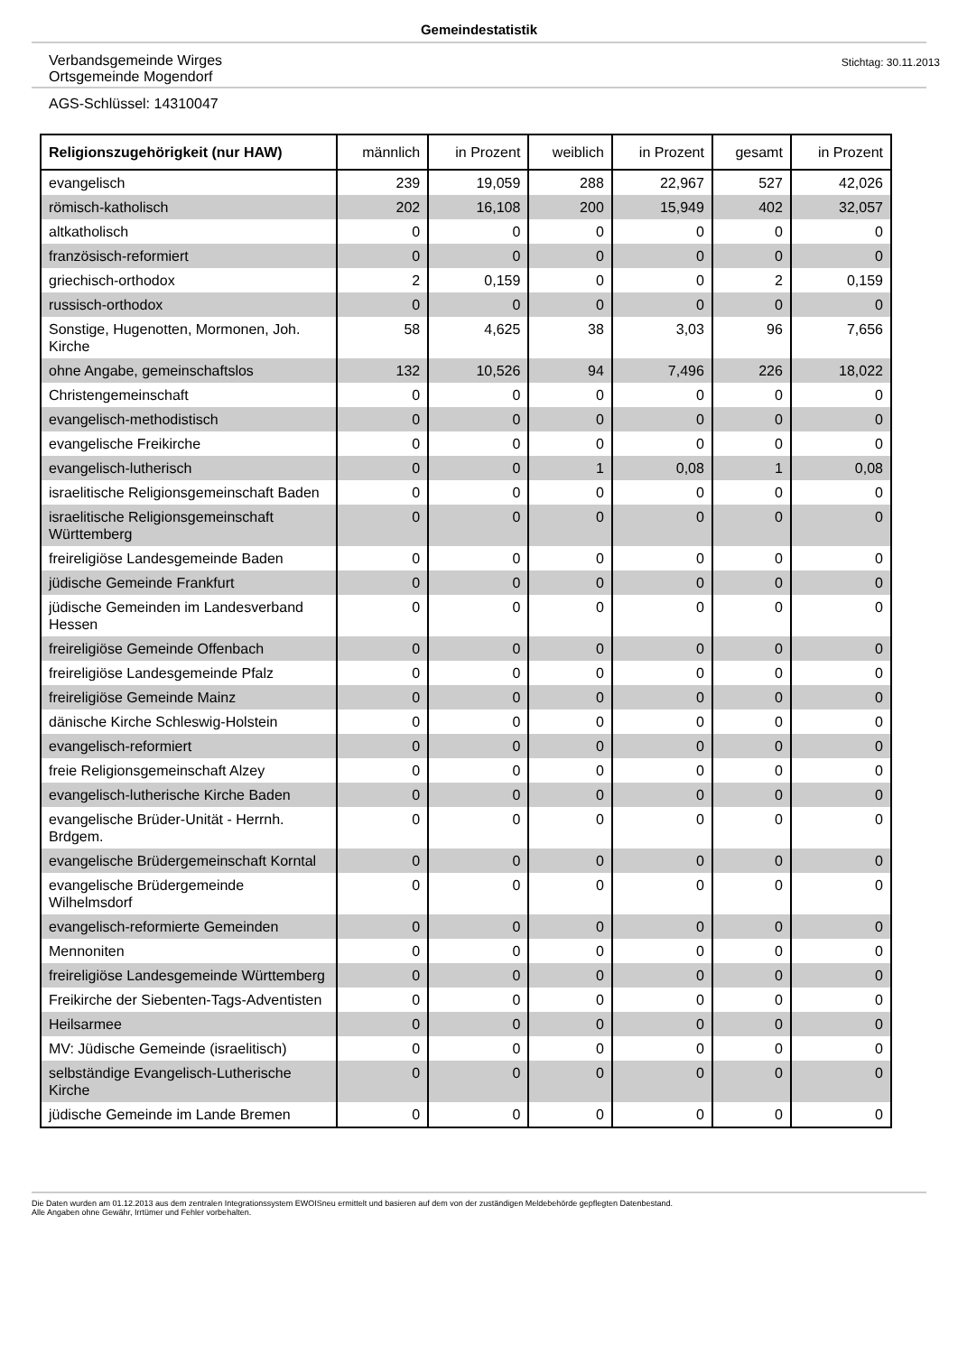Gemeindestatistik
Verbandsgemeinde Wirges
Ortsgemeinde Mogendorf
Stichtag: 30.11.2013
AGS-Schlüssel: 14310047
| Religionszugehörigkeit (nur HAW) | männlich | in Prozent | weiblich | in Prozent | gesamt | in Prozent |
| --- | --- | --- | --- | --- | --- | --- |
| evangelisch | 239 | 19,059 | 288 | 22,967 | 527 | 42,026 |
| römisch-katholisch | 202 | 16,108 | 200 | 15,949 | 402 | 32,057 |
| altkatholisch | 0 | 0 | 0 | 0 | 0 | 0 |
| französisch-reformiert | 0 | 0 | 0 | 0 | 0 | 0 |
| griechisch-orthodox | 2 | 0,159 | 0 | 0 | 2 | 0,159 |
| russisch-orthodox | 0 | 0 | 0 | 0 | 0 | 0 |
| Sonstige, Hugenotten, Mormonen, Joh. Kirche | 58 | 4,625 | 38 | 3,03 | 96 | 7,656 |
| ohne Angabe, gemeinschaftslos | 132 | 10,526 | 94 | 7,496 | 226 | 18,022 |
| Christengemeinschaft | 0 | 0 | 0 | 0 | 0 | 0 |
| evangelisch-methodistisch | 0 | 0 | 0 | 0 | 0 | 0 |
| evangelische Freikirche | 0 | 0 | 0 | 0 | 0 | 0 |
| evangelisch-lutherisch | 0 | 0 | 1 | 0,08 | 1 | 0,08 |
| israelitische Religionsgemeinschaft Baden | 0 | 0 | 0 | 0 | 0 | 0 |
| israelitische Religionsgemeinschaft Württemberg | 0 | 0 | 0 | 0 | 0 | 0 |
| freireligiöse Landesgemeinde Baden | 0 | 0 | 0 | 0 | 0 | 0 |
| jüdische Gemeinde Frankfurt | 0 | 0 | 0 | 0 | 0 | 0 |
| jüdische Gemeinden im Landesverband Hessen | 0 | 0 | 0 | 0 | 0 | 0 |
| freireligiöse Gemeinde Offenbach | 0 | 0 | 0 | 0 | 0 | 0 |
| freireligiöse Landesgemeinde Pfalz | 0 | 0 | 0 | 0 | 0 | 0 |
| freireligiöse Gemeinde Mainz | 0 | 0 | 0 | 0 | 0 | 0 |
| dänische Kirche Schleswig-Holstein | 0 | 0 | 0 | 0 | 0 | 0 |
| evangelisch-reformiert | 0 | 0 | 0 | 0 | 0 | 0 |
| freie Religionsgemeinschaft Alzey | 0 | 0 | 0 | 0 | 0 | 0 |
| evangelisch-lutherische Kirche Baden | 0 | 0 | 0 | 0 | 0 | 0 |
| evangelische Brüder-Unität - Herrnh. Brdgem. | 0 | 0 | 0 | 0 | 0 | 0 |
| evangelische Brüdergemeinschaft Korntal | 0 | 0 | 0 | 0 | 0 | 0 |
| evangelische Brüdergemeinde Wilhelmsdorf | 0 | 0 | 0 | 0 | 0 | 0 |
| evangelisch-reformierte Gemeinden | 0 | 0 | 0 | 0 | 0 | 0 |
| Mennoniten | 0 | 0 | 0 | 0 | 0 | 0 |
| freireligiöse Landesgemeinde Württemberg | 0 | 0 | 0 | 0 | 0 | 0 |
| Freikirche der Siebenten-Tags-Adventisten | 0 | 0 | 0 | 0 | 0 | 0 |
| Heilsarmee | 0 | 0 | 0 | 0 | 0 | 0 |
| MV: Jüdische Gemeinde (israelitisch) | 0 | 0 | 0 | 0 | 0 | 0 |
| selbständige Evangelisch-Lutherische Kirche | 0 | 0 | 0 | 0 | 0 | 0 |
| jüdische Gemeinde im Lande Bremen | 0 | 0 | 0 | 0 | 0 | 0 |
Die Daten wurden am 01.12.2013 aus dem zentralen Integrationssystem EWOISneu ermittelt und basieren auf dem von der zuständigen Meldebehörde gepflegten Datenbestand.
Alle Angaben ohne Gewähr, Irrtümer und Fehler vorbehalten.